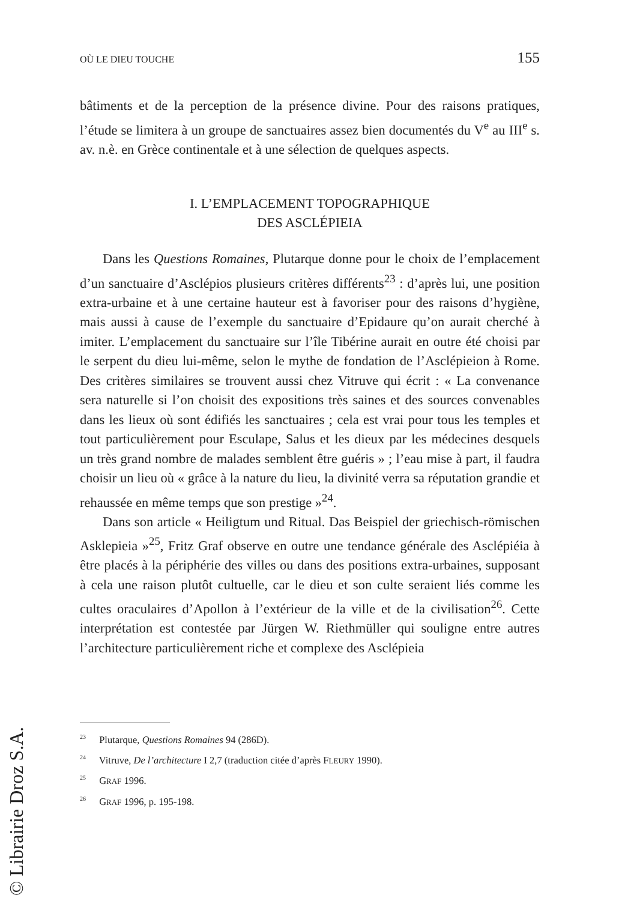OÙ LE DIEU TOUCHE 155
bâtiments et de la perception de la présence divine. Pour des raisons pratiques, l’étude se limitera à un groupe de sanctuaires assez bien documentés du V<sup>e</sup> au III<sup>e</sup> s. av. n.è. en Grèce continentale et à une sélection de quelques aspects.
I. L’EMPLACEMENT TOPOGRAPHIQUE
DES ASCLÉPIEIA
Dans les Questions Romaines, Plutarque donne pour le choix de l’emplacement d’un sanctuaire d’Asclépios plusieurs critères différents<sup>23</sup> : d’après lui, une position extra-urbaine et à une certaine hauteur est à favoriser pour des raisons d’hygiène, mais aussi à cause de l’exemple du sanctuaire d’Epidaure qu’on aurait cherché à imiter. L’emplacement du sanctuaire sur l’île Tibérine aurait en outre été choisi par le serpent du dieu lui-même, selon le mythe de fondation de l’Asclépieion à Rome. Des critères similaires se trouvent aussi chez Vitruve qui écrit : « La convenance sera naturelle si l’on choisit des expositions très saines et des sources convenables dans les lieux où sont édifiés les sanctuaires ; cela est vrai pour tous les temples et tout particulièrement pour Esculape, Salus et les dieux par les médecines desquels un très grand nombre de malades semblent être guéris » ; l’eau mise à part, il faudra choisir un lieu où « grâce à la nature du lieu, la divinité verra sa réputation grandie et rehaussée en même temps que son prestige »<sup>24</sup>.
Dans son article « Heiligtum und Ritual. Das Beispiel der griechisch-römischen Asklepieia »<sup>25</sup>, Fritz Graf observe en outre une tendance générale des Asclépiéia à être placés à la périphérie des villes ou dans des positions extra-urbaines, supposant à cela une raison plutôt cultuelle, car le dieu et son culte seraient liés comme les cultes oraculaires d’Apollon à l’extérieur de la ville et de la civilisation<sup>26</sup>. Cette interprétation est contestée par Jürgen W. Riethmüller qui souligne entre autres l’architecture particulièrement riche et complexe des Asclépieia
<sup>23</sup> Plutarque, Questions Romaines 94 (286D).
<sup>24</sup> Vitruve, De l’architecture I 2,7 (traduction citée d’après FLEURY 1990).
<sup>25</sup> GRAF 1996.
<sup>26</sup> GRAF 1996, p. 195-198.
© Librairie Droz S.A.